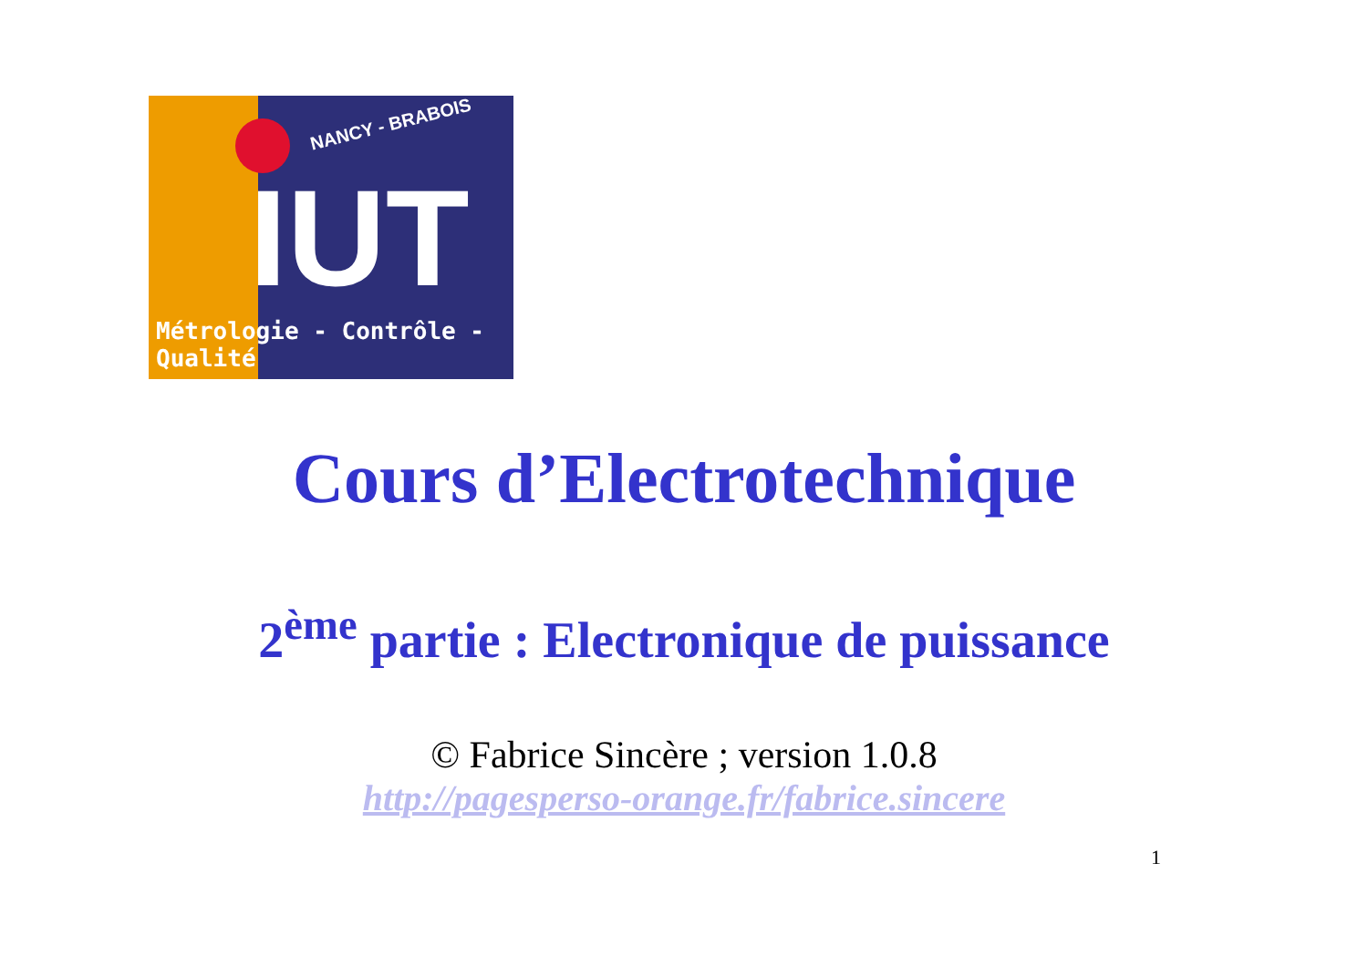NANCY - BRABOIS
IUT
Métrologie - Contrôle - Qualité
Cours d’Electrotechnique
2<sup>ème</sup> partie : Electronique de puissance
© Fabrice Sincère ; version 1.0.8
http://pagesperso-orange.fr/fabrice.sincere
1